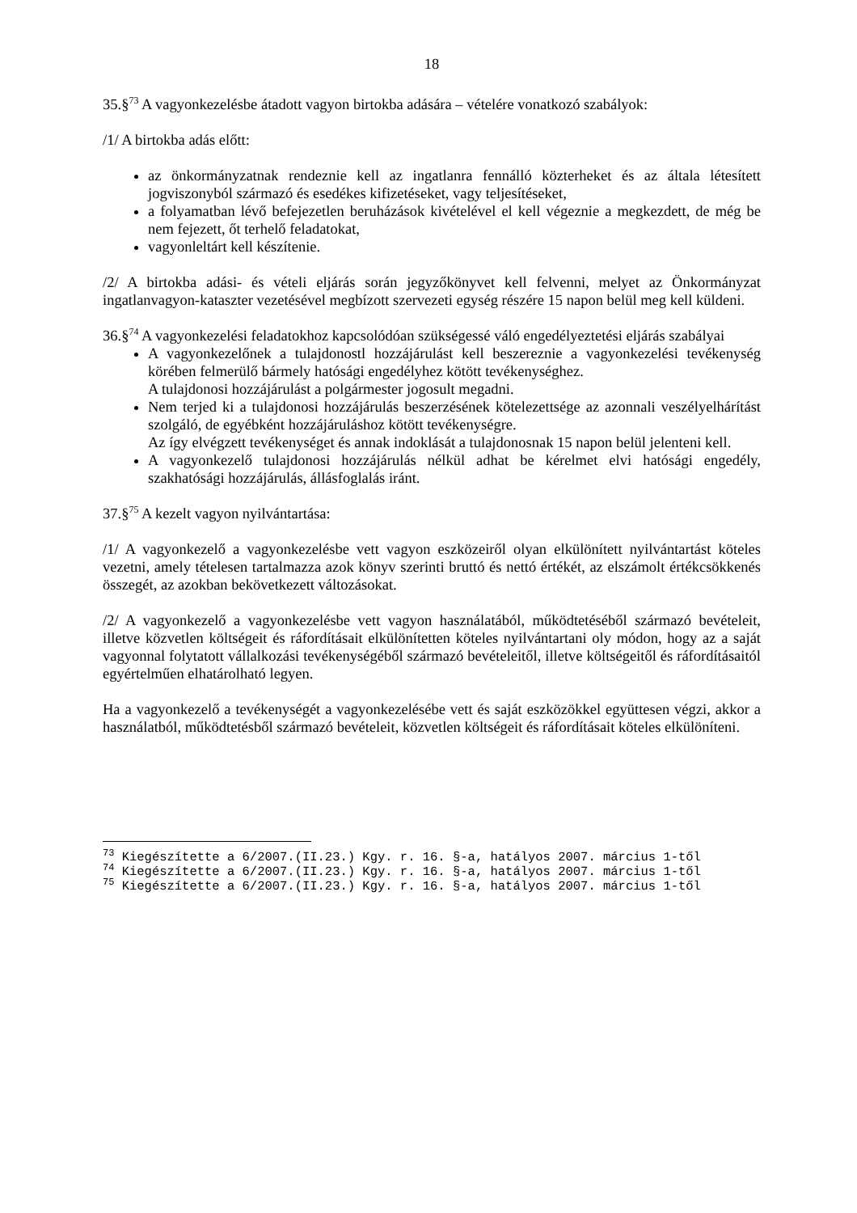18
35.§<sup>73</sup> A vagyonkezelésbe átadott vagyon birtokba adására – vételére vonatkozó szabályok:
/1/ A birtokba adás előtt:
az önkormányzatnak rendeznie kell az ingatlanra fennálló közterheket és az általa létesített jogviszonyból származó és esedékes kifizetéseket, vagy teljesítéseket,
a folyamatban lévő befejezetlen beruházások kivételével el kell végeznie a megkezdett, de még be nem fejezett, őt terhelő feladatokat,
vagyonleltárt kell készítenie.
/2/ A birtokba adási- és vételi eljárás során jegyzőkönyvet kell felvenni, melyet az Önkormányzat ingatlanvagyon-kataszter vezetésével megbízott szervezeti egység részére 15 napon belül meg kell küldeni.
36.§<sup>74</sup> A vagyonkezelési feladatokhoz kapcsolódóan szükségessé váló engedélyeztetési eljárás szabályai
A vagyonkezelőnek a tulajdonostl hozzájárulást kell beszereznie a vagyonkezelési tevékenység körében felmerülő bármely hatósági engedélyhez kötött tevékenységhez.
A tulajdonosi hozzájárulást a polgármester jogosult megadni.
Nem terjed ki a tulajdonosi hozzájárulás beszerzésének kötelezettsége az azonnali veszélyelhárítást szolgáló, de egyébként hozzájáruláshoz kötött tevékenységre.
Az így elvégzett tevékenységet és annak indoklását a tulajdonosnak 15 napon belül jelenteni kell.
A vagyonkezelő tulajdonosi hozzájárulás nélkül adhat be kérelmet elvi hatósági engedély, szakhatósági hozzájárulás, állásfoglalás iránt.
37.§<sup>75</sup> A kezelt vagyon nyilvántartása:
/1/ A vagyonkezelő a vagyonkezelésbe vett vagyon eszközeiről olyan elkülönített nyilvántartást köteles vezetni, amely tételesen tartalmazza azok könyv szerinti bruttó és nettó értékét, az elszámolt értékcsökkenés összegét, az azokban bekövetkezett változásokat.
/2/ A vagyonkezelő a vagyonkezelésbe vett vagyon használatából, működtetéséből származó bevételeit, illetve közvetlen költségeit és ráfordításait elkülönítetten köteles nyilvántartani oly módon, hogy az a saját vagyonnal folytatott vállalkozási tevékenységéből származó bevételeitől, illetve költségeitől és ráfordításaitól egyértelműen elhatárolható legyen.
Ha a vagyonkezelő a tevékenységét a vagyonkezelésébe vett és saját eszközökkel együttesen végzi, akkor a használatból, működtetésből származó bevételeit, közvetlen költségeit és ráfordításait köteles elkülöníteni.
<sup>73</sup> Kiegészítette a 6/2007.(II.23.) Kgy. r. 16. §-a, hatályos 2007. március 1-től
<sup>74</sup> Kiegészítette a 6/2007.(II.23.) Kgy. r. 16. §-a, hatályos 2007. március 1-től
<sup>75</sup> Kiegészítette a 6/2007.(II.23.) Kgy. r. 16. §-a, hatályos 2007. március 1-től